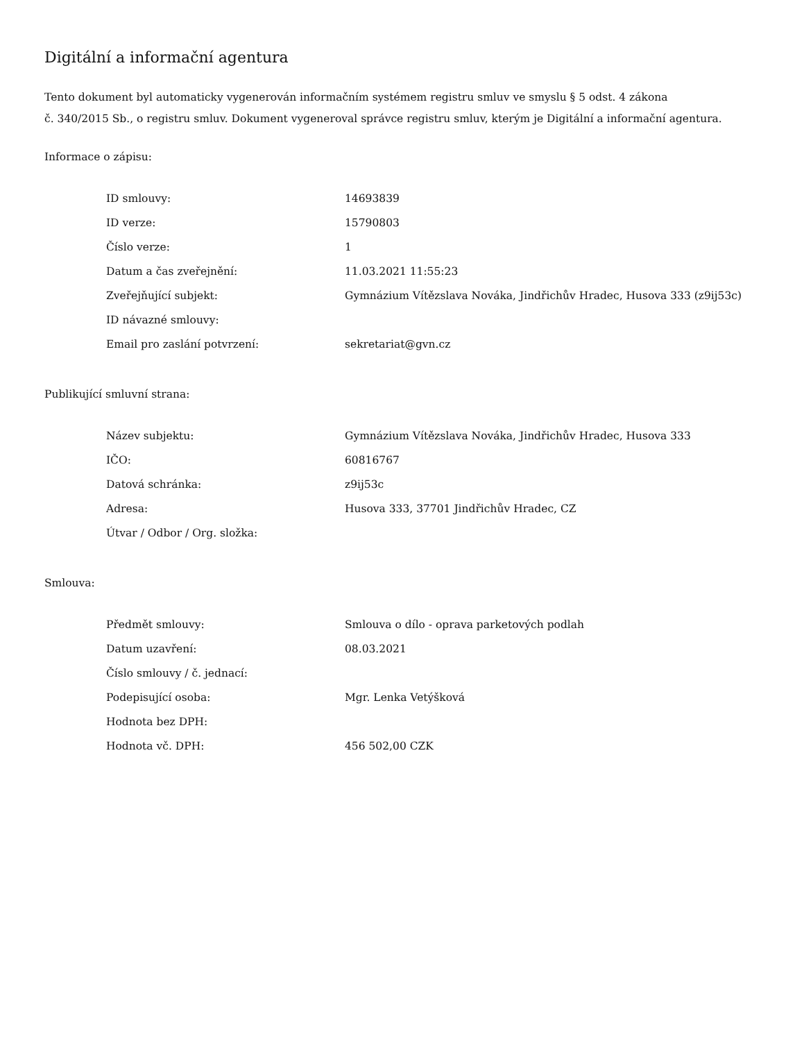Digitální a informační agentura
Tento dokument byl automaticky vygenerován informačním systémem registru smluv ve smyslu § 5 odst. 4 zákona
č. 340/2015 Sb., o registru smluv. Dokument vygeneroval správce registru smluv, kterým je Digitální a informační agentura.
Informace o zápisu:
| ID smlouvy: | 14693839 |
| ID verze: | 15790803 |
| Číslo verze: | 1 |
| Datum a čas zveřejnění: | 11.03.2021 11:55:23 |
| Zveřejňující subjekt: | Gymnázium Vítězslava Nováka, Jindřichův Hradec, Husova 333 (z9ij53c) |
| ID návazné smlouvy: | |
| Email pro zaslání potvrzení: | sekretariat@gvn.cz |
Publikující smluvní strana:
| Název subjektu: | Gymnázium Vítězslava Nováka, Jindřichův Hradec, Husova 333 |
| IČO: | 60816767 |
| Datová schránka: | z9ij53c |
| Adresa: | Husova 333, 37701 Jindřichův Hradec, CZ |
| Útvar / Odbor / Org. složka: | |
Smlouva:
| Předmět smlouvy: | Smlouva o dílo - oprava parketových podlah |
| Datum uzavření: | 08.03.2021 |
| Číslo smlouvy / č. jednací: | |
| Podepisující osoba: | Mgr. Lenka Vetýšková |
| Hodnota bez DPH: | |
| Hodnota vč. DPH: | 456 502,00 CZK |